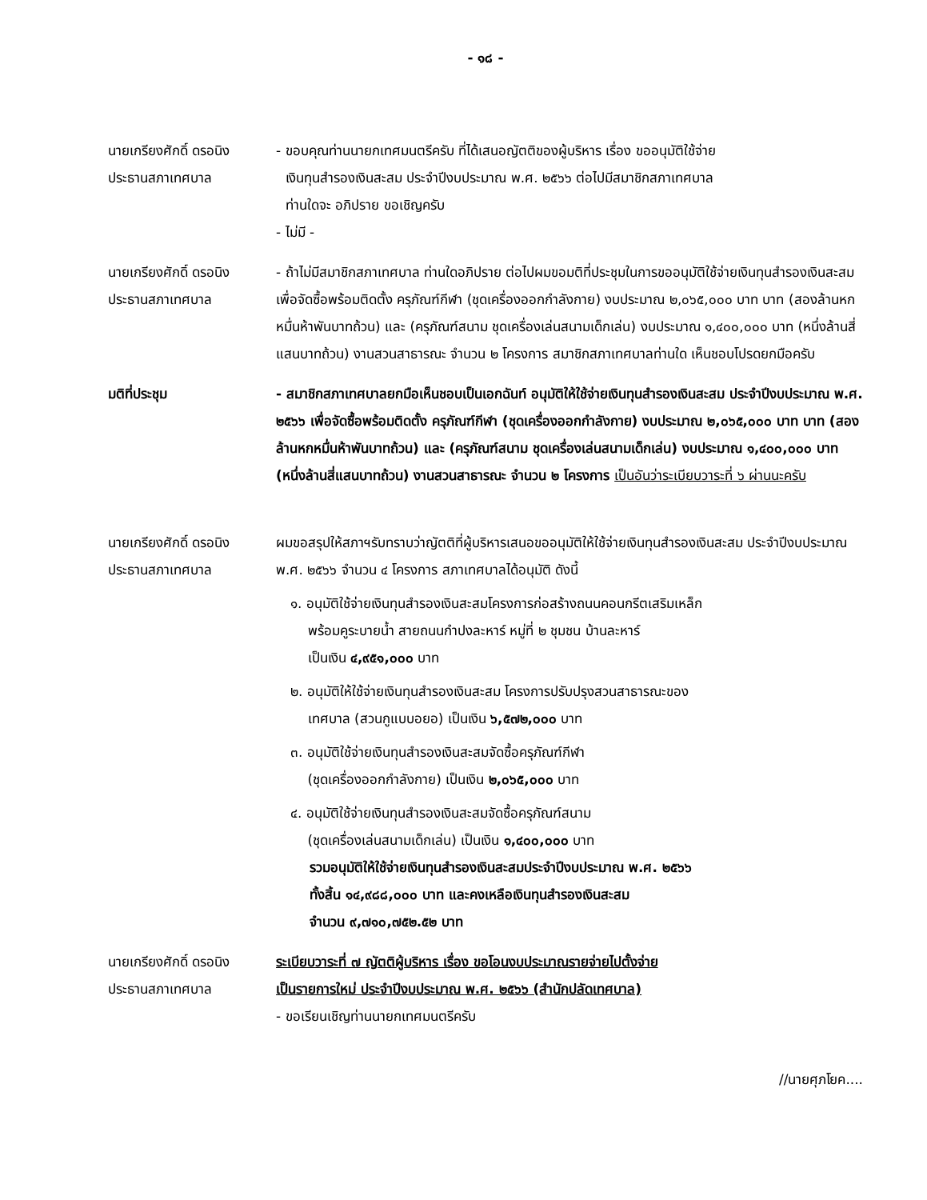- ๑๘ -
นายเกรียงศักดิ์ ดรอนิง
ประธานสภาเทศบาล
- ขอบคุณท่านนายกเทศมนตรีครับ ที่ได้เสนอญัตติของผู้บริหาร เรื่อง ขออนุมัติใช้จ่าย
เงินทุนสำรองเงินสะสม ประจำปีงบประมาณ พ.ศ. ๒๕๖๖ ต่อไปมีสมาชิกสภาเทศบาล
ท่านใดจะ อภิปราย ขอเชิญครับ
- ไม่มี -
นายเกรียงศักดิ์ ดรอนิง
ประธานสภาเทศบาล
- ถ้าไม่มีสมาชิกสภาเทศบาล ท่านใดอภิปราย ต่อไปผมขอมติที่ประชุมในการขออนุมัติใช้จ่ายเงินทุนสำรองเงินสะสม เพื่อจัดซื้อพร้อมติดตั้ง ครุภัณฑ์กีฬา (ชุดเครื่องออกกำลังกาย) งบประมาณ ๒,๐๖๕,๐๐๐ บาท บาท (สองล้านหกหมื่นห้าพันบาทถ้วน) และ (ครุภัณฑ์สนาม ชุดเครื่องเล่นสนามเด็กเล่น) งบประมาณ ๑,๔๐๐,๐๐๐ บาท (หนึ่งล้านสี่แสนบาทถ้วน) งานสวนสาธารณะ จำนวน ๒ โครงการ สมาชิกสภาเทศบาลท่านใด เห็นชอบโปรดยกมือครับ
มติที่ประชุม - สมาชิกสภาเทศบาลยกมือเห็นชอบเป็นเอกฉันท์ อนุมัติให้ใช้จ่ายเงินทุนสำรองเงินสะสม ประจำปีงบประมาณ พ.ศ. ๒๕๖๖ เพื่อจัดซื้อพร้อมติดตั้ง ครุภัณฑ์กีฬา (ชุดเครื่องออกกำลังกาย) งบประมาณ ๒,๐๖๕,๐๐๐ บาท บาท (สองล้านหกหมื่นห้าพันบาทถ้วน) และ (ครุภัณฑ์สนาม ชุดเครื่องเล่นสนามเด็กเล่น) งบประมาณ ๑,๔๐๐,๐๐๐ บาท (หนึ่งล้านสี่แสนบาทถ้วน) งานสวนสาธารณะ จำนวน ๒ โครงการ เป็นอันว่าระเบียบวาระที่ ๖ ผ่านนะครับ
นายเกรียงศักดิ์ ดรอนิง
ประธานสภาเทศบาล
ผมขอสรุปให้สภาฯรับทราบว่าญัตติที่ผู้บริหารเสนอขออนุมัติให้ใช้จ่ายเงินทุนสำรองเงินสะสม ประจำปีงบประมาณ พ.ศ. ๒๕๖๖ จำนวน ๔ โครงการ สภาเทศบาลได้อนุมัติ ดังนี้
๑. อนุมัติใช้จ่ายเงินทุนสำรองเงินสะสมโครงการก่อสร้างถนนคอนกรีตเสริมเหล็ก
พร้อมคูระบายน้ำ สายถนนกำปงละหาร์ หมู่ที่ ๒ ชุมชน บ้านละหาร์
เป็นเงิน ๔,๙๕๑,๐๐๐ บาท
๒. อนุมัติให้ใช้จ่ายเงินทุนสำรองเงินสะสม โครงการปรับปรุงสวนสาธารณะของ
เทศบาล (สวนกูแบบอยอ) เป็นเงิน ๖,๕๗๒,๐๐๐ บาท
๓. อนุมัติใช้จ่ายเงินทุนสำรองเงินสะสมจัดซื้อครุภัณฑ์กีฬา
(ชุดเครื่องออกกำลังกาย) เป็นเงิน ๒,๐๖๕,๐๐๐ บาท
๔. อนุมัติใช้จ่ายเงินทุนสำรองเงินสะสมจัดซื้อครุภัณฑ์สนาม
(ชุดเครื่องเล่นสนามเด็กเล่น) เป็นเงิน ๑,๔๐๐,๐๐๐ บาท
รวมอนุมัติให้ใช้จ่ายเงินทุนสำรองเงินสะสมประจำปีงบประมาณ พ.ศ. ๒๕๖๖
ทั้งสิ้น ๑๔,๙๘๘,๐๐๐ บาท และคงเหลือเงินทุนสำรองเงินสะสม
จำนวน ๙,๗๑๐,๗๕๒.๕๒ บาท
นายเกรียงศักดิ์ ดรอนิง
ประธานสภาเทศบาล
ระเบียบวาระที่ ๗ ญัตติผู้บริหาร เรื่อง ขอโอนงบประมาณรายจ่ายไปตั้งจ่าย
เป็นรายการใหม่ ประจำปีงบประมาณ พ.ศ. ๒๕๖๖ (สำนักปลัดเทศบาล)
- ขอเรียนเชิญท่านนายกเทศมนตรีครับ
//นายศุภโยค....